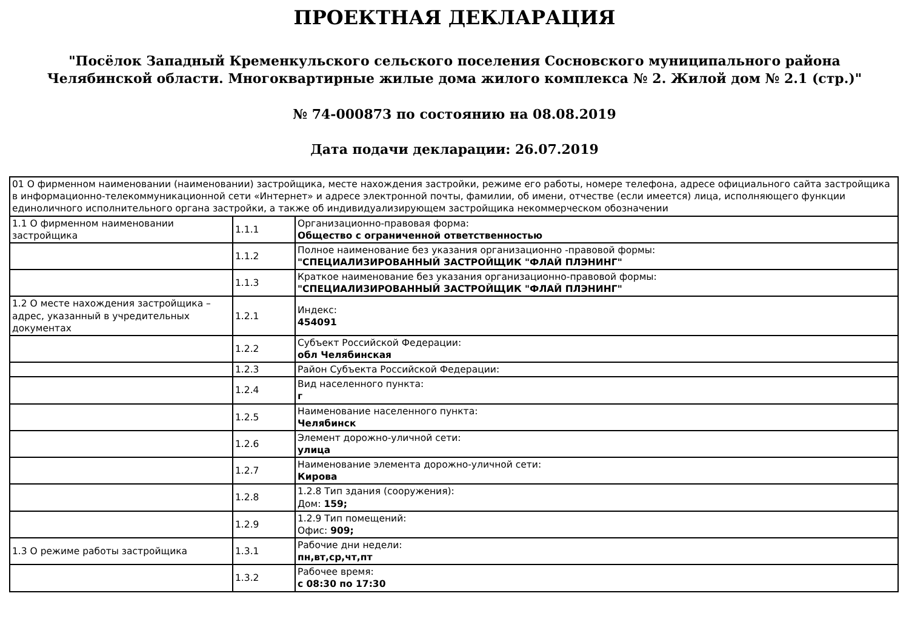ПРОЕКТНАЯ ДЕКЛАРАЦИЯ
"Посёлок Западный Кременкульского сельского поселения Сосновского муниципального района
Челябинской области. Многоквартирные жилые дома жилого комплекса № 2. Жилой дом № 2.1 (стр.)"
№ 74-000873 по состоянию на 08.08.2019
Дата подачи декларации: 26.07.2019
| 01 О фирменном наименовании (наименовании) застройщика, месте нахождения застройки, режиме его работы, номере телефона, адресе официального сайта застройщика в информационно-телекоммуникационной сети «Интернет» и адресе электронной почты, фамилии, об имени, отчестве (если имеется) лица, исполняющего функции единоличного исполнительного органа застройки, а также об индивидуализирующем застройщика некоммерческом обозначении | | |
| 1.1 О фирменном наименовании застройщика | 1.1.1 | Организационно-правовая форма: Общество с ограниченной ответственностью |
| | 1.1.2 | Полное наименование без указания организационно -правовой формы: "СПЕЦИАЛИЗИРОВАННЫЙ ЗАСТРОЙЩИК "ФЛАЙ ПЛЭНИНГ" |
| | 1.1.3 | Краткое наименование без указания организационно-правовой формы: "СПЕЦИАЛИЗИРОВАННЫЙ ЗАСТРОЙЩИК "ФЛАЙ ПЛЭНИНГ" |
| 1.2 О месте нахождения застройщика – адрес, указанный в учредительных документах | 1.2.1 | Индекс: 454091 |
| | 1.2.2 | Субъект Российской Федерации: обл Челябинская |
| | 1.2.3 | Район Субъекта Российской Федерации: |
| | 1.2.4 | Вид населенного пункта: г |
| | 1.2.5 | Наименование населенного пункта: Челябинск |
| | 1.2.6 | Элемент дорожно-уличной сети: улица |
| | 1.2.7 | Наименование элемента дорожно-уличной сети: Кирова |
| | 1.2.8 | 1.2.8 Тип здания (сооружения): Дом: 159; |
| | 1.2.9 | 1.2.9 Тип помещений: Офис: 909; |
| 1.3 О режиме работы застройщика | 1.3.1 | Рабочие дни недели: пн,вт,ср,чт,пт |
| | 1.3.2 | Рабочее время: с 08:30 по 17:30 |